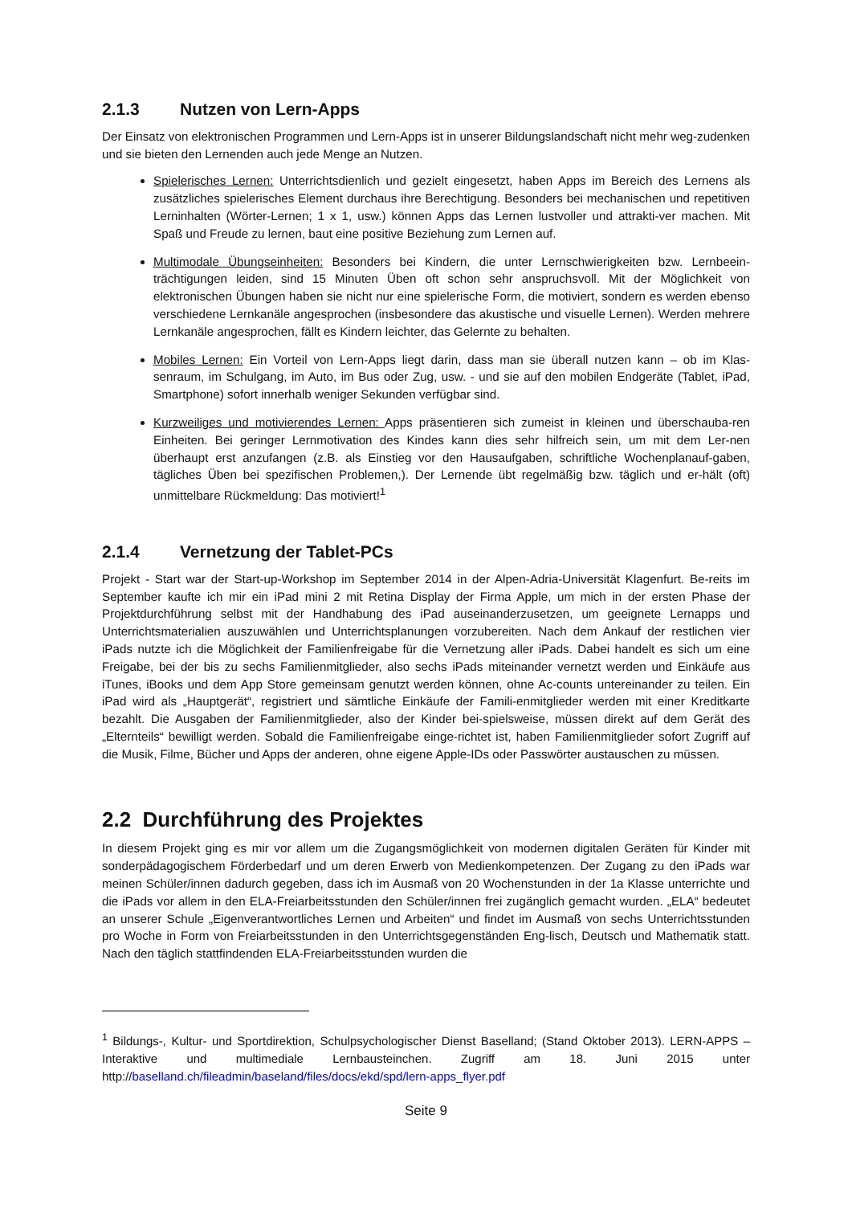2.1.3 Nutzen von Lern-Apps
Der Einsatz von elektronischen Programmen und Lern-Apps ist in unserer Bildungslandschaft nicht mehr weg-zudenken und sie bieten den Lernenden auch jede Menge an Nutzen.
Spielerisches Lernen: Unterrichtsdienlich und gezielt eingesetzt, haben Apps im Bereich des Lernens als zusätzliches spielerisches Element durchaus ihre Berechtigung. Besonders bei mechanischen und repetitiven Lerninhalten (Wörter-Lernen; 1 x 1, usw.) können Apps das Lernen lustvoller und attrakti-ver machen. Mit Spaß und Freude zu lernen, baut eine positive Beziehung zum Lernen auf.
Multimodale Übungseinheiten: Besonders bei Kindern, die unter Lernschwierigkeiten bzw. Lernbeein-trächtigungen leiden, sind 15 Minuten Üben oft schon sehr anspruchsvoll. Mit der Möglichkeit von elektronischen Übungen haben sie nicht nur eine spielerische Form, die motiviert, sondern es werden ebenso verschiedene Lernkanäle angesprochen (insbesondere das akustische und visuelle Lernen). Werden mehrere Lernkanäle angesprochen, fällt es Kindern leichter, das Gelernte zu behalten.
Mobiles Lernen: Ein Vorteil von Lern-Apps liegt darin, dass man sie überall nutzen kann – ob im Klas-senraum, im Schulgang, im Auto, im Bus oder Zug, usw. - und sie auf den mobilen Endgeräte (Tablet, iPad, Smartphone) sofort innerhalb weniger Sekunden verfügbar sind.
Kurzweiliges und motivierendes Lernen: Apps präsentieren sich zumeist in kleinen und überschauba-ren Einheiten. Bei geringer Lernmotivation des Kindes kann dies sehr hilfreich sein, um mit dem Ler-nen überhaupt erst anzufangen (z.B. als Einstieg vor den Hausaufgaben, schriftliche Wochenplanauf-gaben, tägliches Üben bei spezifischen Problemen,). Der Lernende übt regelmäßig bzw. täglich und er-hält (oft) unmittelbare Rückmeldung: Das motiviert!<sup>1</sup>
2.1.4 Vernetzung der Tablet-PCs
Projekt - Start war der Start-up-Workshop im September 2014 in der Alpen-Adria-Universität Klagenfurt. Be-reits im September kaufte ich mir ein iPad mini 2 mit Retina Display der Firma Apple, um mich in der ersten Phase der Projektdurchführung selbst mit der Handhabung des iPad auseinanderzusetzen, um geeignete Lernapps und Unterrichtsmaterialien auszuwählen und Unterrichtsplanungen vorzubereiten. Nach dem Ankauf der restlichen vier iPads nutzte ich die Möglichkeit der Familienfreigabe für die Vernetzung aller iPads. Dabei handelt es sich um eine Freigabe, bei der bis zu sechs Familienmitglieder, also sechs iPads miteinander vernetzt werden und Einkäufe aus iTunes, iBooks und dem App Store gemeinsam genutzt werden können, ohne Ac-counts untereinander zu teilen. Ein iPad wird als „Hauptgerät“, registriert und sämtliche Einkäufe der Famili-enmitglieder werden mit einer Kreditkarte bezahlt. Die Ausgaben der Familienmitglieder, also der Kinder bei-spielsweise, müssen direkt auf dem Gerät des „Elternteils“ bewilligt werden. Sobald die Familienfreigabe einge-richtet ist, haben Familienmitglieder sofort Zugriff auf die Musik, Filme, Bücher und Apps der anderen, ohne eigene Apple-IDs oder Passwörter austauschen zu müssen.
2.2 Durchführung des Projektes
In diesem Projekt ging es mir vor allem um die Zugangsmöglichkeit von modernen digitalen Geräten für Kinder mit sonderpädagogischem Förderbedarf und um deren Erwerb von Medienkompetenzen. Der Zugang zu den iPads war meinen Schüler/innen dadurch gegeben, dass ich im Ausmaß von 20 Wochenstunden in der 1a Klasse unterrichte und die iPads vor allem in den ELA-Freiarbeitsstunden den Schüler/innen frei zugänglich gemacht wurden. „ELA“ bedeutet an unserer Schule „Eigenverantwortliches Lernen und Arbeiten“ und findet im Ausmaß von sechs Unterrichtsstunden pro Woche in Form von Freiarbeitsstunden in den Unterrichtsgegenständen Eng-lisch, Deutsch und Mathematik statt. Nach den täglich stattfindenden ELA-Freiarbeitsstunden wurden die
<sup>1</sup> Bildungs-, Kultur- und Sportdirektion, Schulpsychologischer Dienst Baselland; (Stand Oktober 2013). LERN-APPS – Interaktive und multimediale Lernbausteinchen. Zugriff am 18. Juni 2015 unter http://baselland.ch/fileadmin/baseland/files/docs/ekd/spd/lern-apps_flyer.pdf
Seite 9